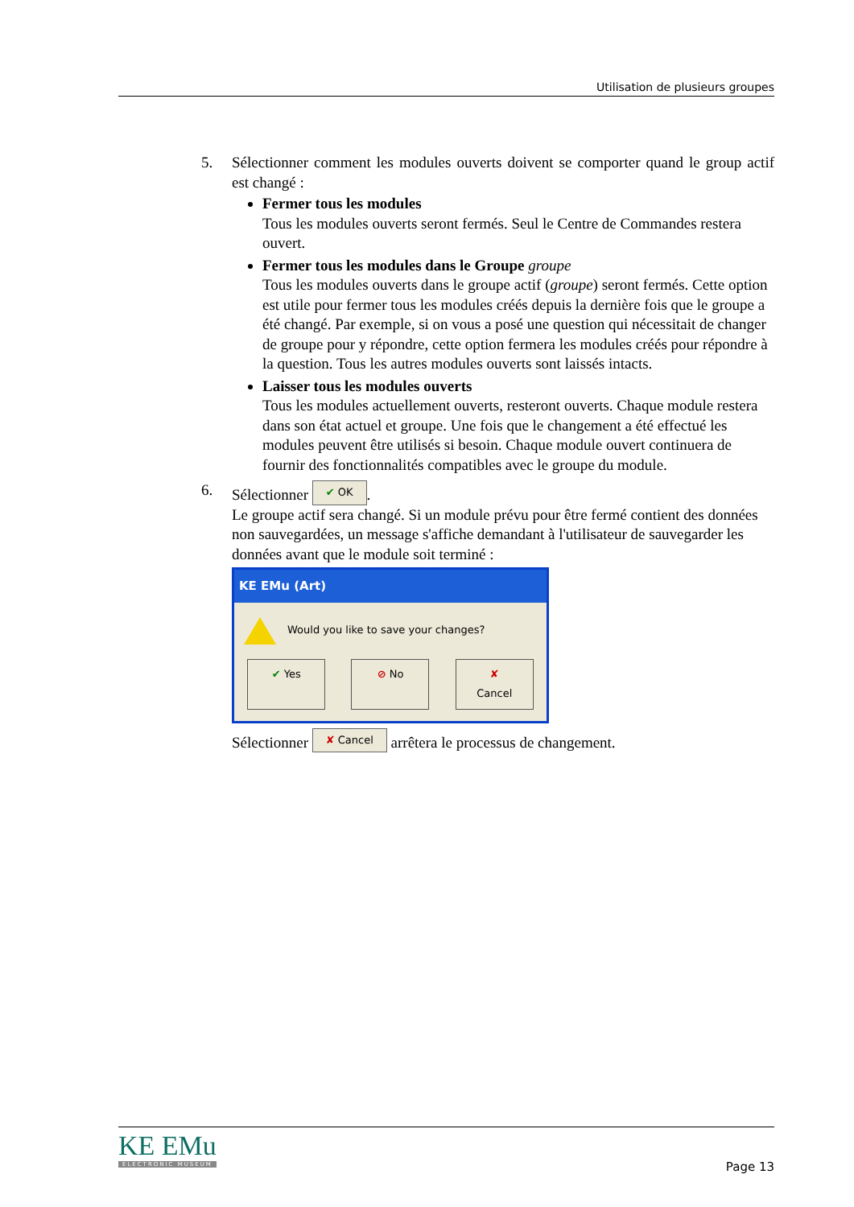Utilisation de plusieurs groupes
5. Sélectionner comment les modules ouverts doivent se comporter quand le group actif est changé :
Fermer tous les modules
Tous les modules ouverts seront fermés. Seul le Centre de Commandes restera ouvert.
Fermer tous les modules dans le Groupe groupe
Tous les modules ouverts dans le groupe actif (groupe) seront fermés. Cette option est utile pour fermer tous les modules créés depuis la dernière fois que le groupe a été changé. Par exemple, si on vous a posé une question qui nécessitait de changer de groupe pour y répondre, cette option fermera les modules créés pour répondre à la question. Tous les autres modules ouverts sont laissés intacts.
Laisser tous les modules ouverts
Tous les modules actuellement ouverts, resteront ouverts. Chaque module restera dans son état actuel et groupe. Une fois que le changement a été effectué les modules peuvent être utilisés si besoin. Chaque module ouvert continuera de fournir des fonctionnalités compatibles avec le groupe du module.
6. Sélectionner ✔ OK.
Le groupe actif sera changé. Si un module prévu pour être fermé contient des données non sauvegardées, un message s'affiche demandant à l'utilisateur de sauvegarder les données avant que le module soit terminé :
KE EMu (Art)
Would you like to save your changes?
✔ Yes ⊘ No ✘ Cancel
Sélectionner ✘ Cancel arrêtera le processus de changement.
KE EMu
ELECTRONIC MUSEUM
Page 13